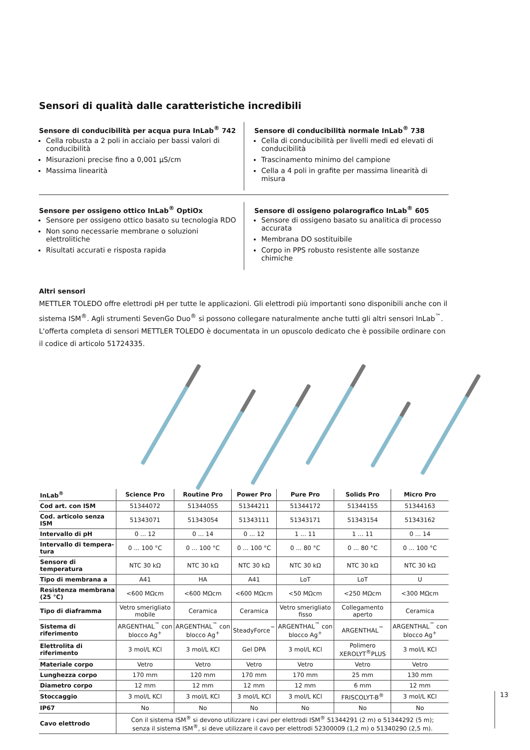Sensori di qualità dalle caratteristiche incredibili
Sensore di conducibilità per acqua pura InLab<sup>®</sup> 742
Cella robusta a 2 poli in acciaio per bassi valori di conducibilità
Misurazioni precise fino a 0,001 µS/cm
Massima linearità
Sensore di conducibilità normale InLab<sup>®</sup> 738
Cella di conducibilità per livelli medi ed elevati di conducibilità
Trascinamento minimo del campione
Cella a 4 poli in grafite per massima linearità di misura
Sensore per ossigeno ottico InLab<sup>®</sup> OptiOx
Sensore per ossigeno ottico basato su tecnologia RDO
Non sono necessarie membrane o soluzioni elettrolitiche
Risultati accurati e risposta rapida
Sensore di ossigeno polarografico InLab<sup>®</sup> 605
Sensore di ossigeno basato su analitica di processo accurata
Membrana DO sostituibile
Corpo in PPS robusto resistente alle sostanze chimiche
Altri sensori
METTLER TOLEDO offre elettrodi pH per tutte le applicazioni. Gli elettrodi più importanti sono disponibili anche con il sistema ISM<sup>®</sup>. Agli strumenti SevenGo Duo<sup>®</sup> si possono collegare naturalmente anche tutti gli altri sensori InLab<sup>™</sup>. L'offerta completa di sensori METTLER TOLEDO è documentata in un opuscolo dedicato che è possibile ordinare con il codice di articolo 51724335.
| InLab<sup>®</sup> | Science Pro | Routine Pro | Power Pro | Pure Pro | Solids Pro | Micro Pro |
| --- | --- | --- | --- | --- | --- | --- |
| Cod art. con ISM | 51344072 | 51344055 | 51344211 | 51344172 | 51344155 | 51344163 |
| Cod. articolo senza ISM | 51343071 | 51343054 | 51343111 | 51343171 | 51343154 | 51343162 |
| Intervallo di pH | 0 ... 12 | 0 ... 14 | 0 ... 12 | 1 ... 11 | 1 ... 11 | 0 ... 14 |
| Intervallo di tempera-tura | 0 ... 100 °C | 0 ... 100 °C | 0 ... 100 °C | 0 ... 80 °C | 0 ... 80 °C | 0 ... 100 °C |
| Sensore di temperatura | NTC 30 kΩ | NTC 30 kΩ | NTC 30 kΩ | NTC 30 kΩ | NTC 30 kΩ | NTC 30 kΩ |
| Tipo di membrana a | A41 | HA | A41 | LoT | LoT | U |
| Resistenza membrana (25 °C) | <600 MΩcm | <600 MΩcm | <600 MΩcm | <50 MΩcm | <250 MΩcm | <300 MΩcm |
| Tipo di diaframma | Vetro smerigliato mobile | Ceramica | Ceramica | Vetro smerigliato fisso | Collegamento aperto | Ceramica |
| Sistema di riferimento | ARGENTHAL<sup>™</sup> con blocco Ag<sup>+</sup> | ARGENTHAL<sup>™</sup> con blocco Ag<sup>+</sup> | SteadyForce<sup>™</sup> | ARGENTHAL<sup>™</sup> con blocco Ag<sup>+</sup> | ARGENTHAL<sup>™</sup> | ARGENTHAL<sup>™</sup> con blocco Ag<sup>+</sup> |
| Elettrolita di riferimento | 3 mol/L KCl | 3 mol/L KCl | Gel DPA | 3 mol/L KCl | Polimero XEROLYT<sup>®</sup>PLUS | 3 mol/L KCl |
| Materiale corpo | Vetro | Vetro | Vetro | Vetro | Vetro | Vetro |
| Lunghezza corpo | 170 mm | 120 mm | 170 mm | 170 mm | 25 mm | 130 mm |
| Diametro corpo | 12 mm | 12 mm | 12 mm | 12 mm | 6 mm | 12 mm |
| Stoccaggio | 3 mol/L KCl | 3 mol/L KCl | 3 mol/L KCl | 3 mol/L KCl | FRISCOLYT-B<sup>®</sup> | 3 mol/L KCl |
| IP67 | No | No | No | No | No | No |
| Cavo elettrodo | Con il sistema ISM<sup>®</sup> si devono utilizzare i cavi per elettrodi ISM<sup>®</sup> 51344291 (2 m) o 51344292 (5 m); senza il sistema ISM<sup>®</sup>, si deve utilizzare il cavo per elettrodi 52300009 (1,2 m) o 51340290 (2,5 m). | | | | | |
13